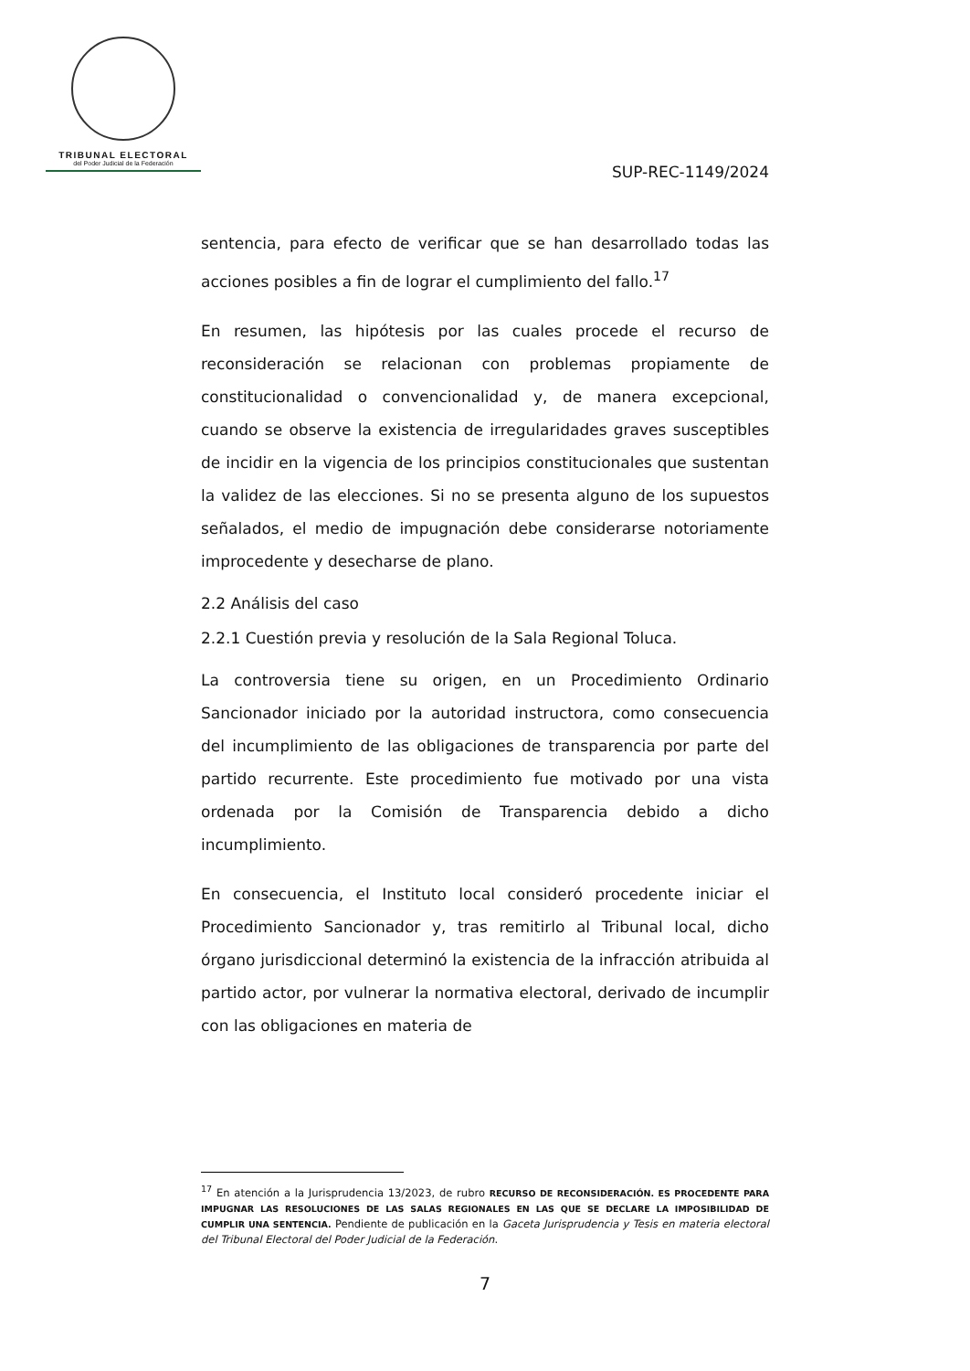TRIBUNAL ELECTORAL
del Poder Judicial de la Federación
SUP-REC-1149/2024
sentencia, para efecto de verificar que se han desarrollado todas las acciones posibles a fin de lograr el cumplimiento del fallo.<sup>17</sup>
En resumen, las hipótesis por las cuales procede el recurso de reconsideración se relacionan con problemas propiamente de constitucionalidad o convencionalidad y, de manera excepcional, cuando se observe la existencia de irregularidades graves susceptibles de incidir en la vigencia de los principios constitucionales que sustentan la validez de las elecciones. Si no se presenta alguno de los supuestos señalados, el medio de impugnación debe considerarse notoriamente improcedente y desecharse de plano.
2.2 Análisis del caso
2.2.1 Cuestión previa y resolución de la Sala Regional Toluca.
La controversia tiene su origen, en un Procedimiento Ordinario Sancionador iniciado por la autoridad instructora, como consecuencia del incumplimiento de las obligaciones de transparencia por parte del partido recurrente. Este procedimiento fue motivado por una vista ordenada por la Comisión de Transparencia debido a dicho incumplimiento.
En consecuencia, el Instituto local consideró procedente iniciar el Procedimiento Sancionador y, tras remitirlo al Tribunal local, dicho órgano jurisdiccional determinó la existencia de la infracción atribuida al partido actor, por vulnerar la normativa electoral, derivado de incumplir con las obligaciones en materia de
<sup>17</sup> En atención a la Jurisprudencia 13/2023, de rubro RECURSO DE RECONSIDERACIÓN. ES PROCEDENTE PARA IMPUGNAR LAS RESOLUCIONES DE LAS SALAS REGIONALES EN LAS QUE SE DECLARE LA IMPOSIBILIDAD DE CUMPLIR UNA SENTENCIA. Pendiente de publicación en la Gaceta Jurisprudencia y Tesis en materia electoral del Tribunal Electoral del Poder Judicial de la Federación.
7